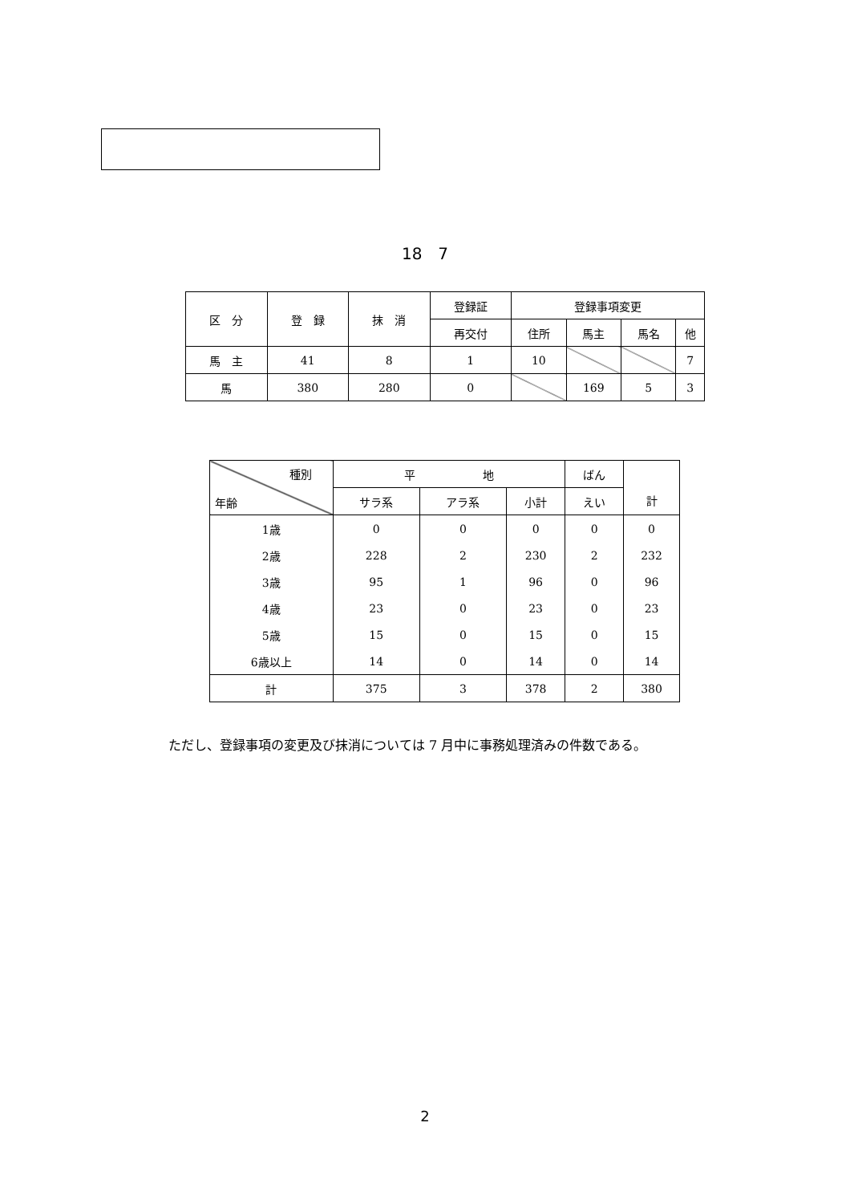18　7
| 区 分 | 登 録 | 抹 消 | 登録証 | 登録事項変更 | | | |
| --- | --- | --- | --- | --- | --- | --- | --- |
| | | | 再交付 | 住所 | 馬主 | 馬名 | 他 |
| 馬 主 | 41 | 8 | 1 | 10 | | | 7 |
| 馬 | 380 | 280 | 0 | | 169 | 5 | 3 |
| 種別 年齢 | 平 地 | | | ばん | 計 |
| --- | --- | --- | --- | --- | --- |
| | サラ系 | アラ系 | 小計 | えい | |
| 1歳 | 0 | 0 | 0 | 0 | 0 |
| 2歳 | 228 | 2 | 230 | 2 | 232 |
| 3歳 | 95 | 1 | 96 | 0 | 96 |
| 4歳 | 23 | 0 | 23 | 0 | 23 |
| 5歳 | 15 | 0 | 15 | 0 | 15 |
| 6歳以上 | 14 | 0 | 14 | 0 | 14 |
| 計 | 375 | 3 | 378 | 2 | 380 |
ただし、登録事項の変更及び抹消については 7 月中に事務処理済みの件数である。
2